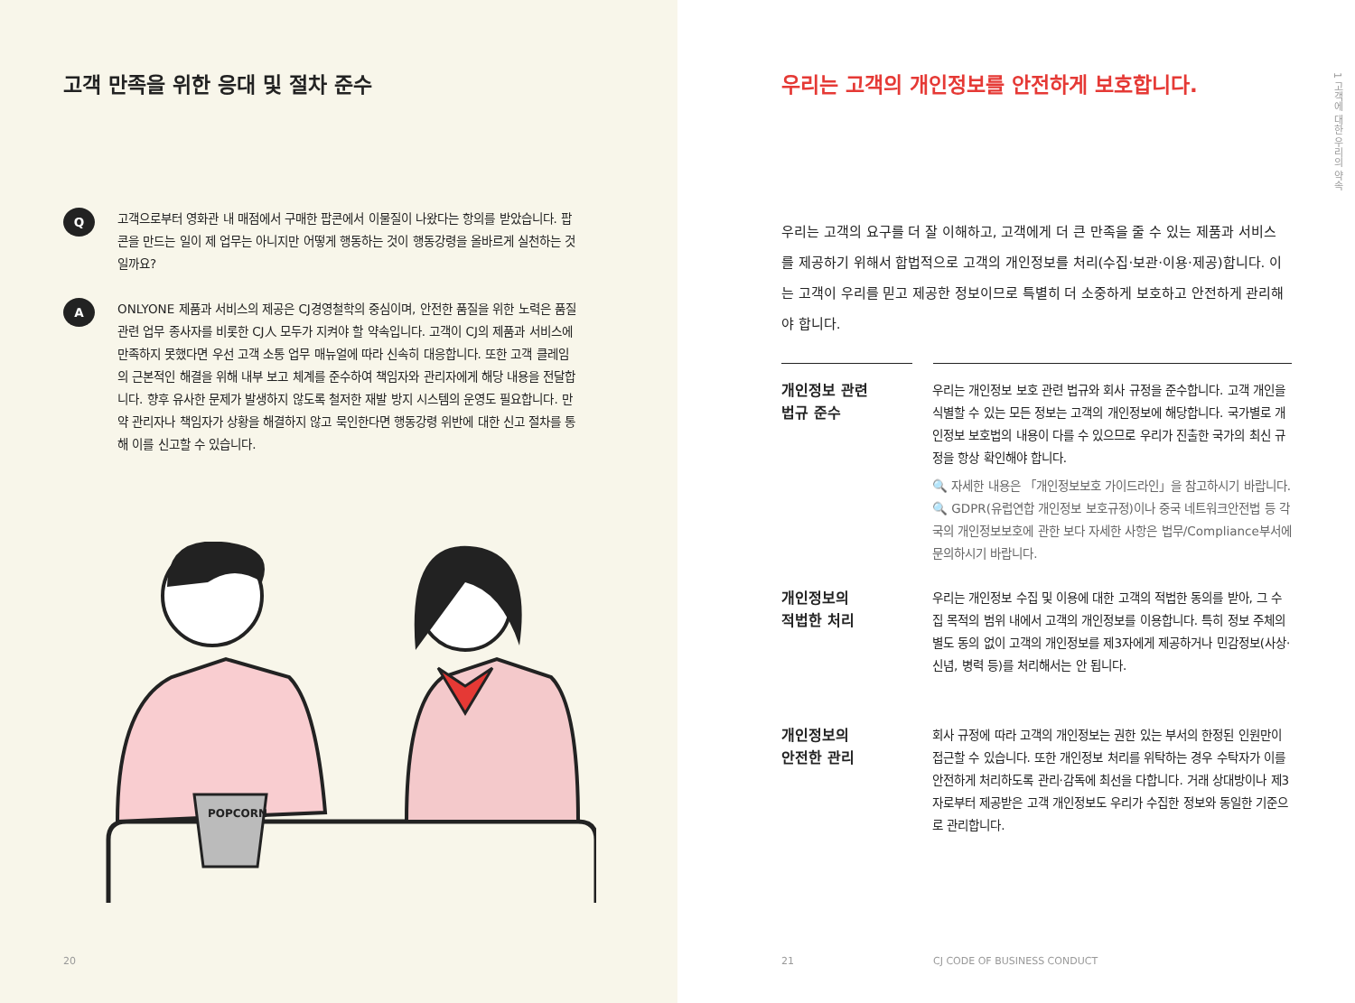고객 만족을 위한 응대 및 절차 준수
Q
고객으로부터 영화관 내 매점에서 구매한 팝콘에서 이물질이 나왔다는 항의를 받았습니다. 팝콘을 만드는 일이 제 업무는 아니지만 어떻게 행동하는 것이 행동강령을 올바르게 실천하는 것일까요?
A
ONLYONE 제품과 서비스의 제공은 CJ경영철학의 중심이며, 안전한 품질을 위한 노력은 품질 관련 업무 종사자를 비롯한 CJ人 모두가 지켜야 할 약속입니다. 고객이 CJ의 제품과 서비스에 만족하지 못했다면 우선 고객 소통 업무 매뉴얼에 따라 신속히 대응합니다. 또한 고객 클레임의 근본적인 해결을 위해 내부 보고 체계를 준수하여 책임자와 관리자에게 해당 내용을 전달합니다. 향후 유사한 문제가 발생하지 않도록 철저한 재발 방지 시스템의 운영도 필요합니다. 만약 관리자나 책임자가 상황을 해결하지 않고 묵인한다면 행동강령 위반에 대한 신고 절차를 통해 이를 신고할 수 있습니다.
POPCORN
20
우리는 고객의 개인정보를 안전하게 보호합니다.
1 고객에 대한 우리의 약속
우리는 고객의 요구를 더 잘 이해하고, 고객에게 더 큰 만족을 줄 수 있는 제품과 서비스를 제공하기 위해서 합법적으로 고객의 개인정보를 처리(수집·보관·이용·제공)합니다. 이는 고객이 우리를 믿고 제공한 정보이므로 특별히 더 소중하게 보호하고 안전하게 관리해야 합니다.
개인정보 관련
법규 준수
우리는 개인정보 보호 관련 법규와 회사 규정을 준수합니다. 고객 개인을 식별할 수 있는 모든 정보는 고객의 개인정보에 해당합니다. 국가별로 개인정보 보호법의 내용이 다를 수 있으므로 우리가 진출한 국가의 최신 규정을 항상 확인해야 합니다.
🔍 자세한 내용은 「개인정보보호 가이드라인」을 참고하시기 바랍니다.
🔍 GDPR(유럽연합 개인정보 보호규정)이나 중국 네트워크안전법 등 각국의 개인정보보호에 관한 보다 자세한 사항은 법무/Compliance부서에 문의하시기 바랍니다.
개인정보의
적법한 처리
우리는 개인정보 수집 및 이용에 대한 고객의 적법한 동의를 받아, 그 수집 목적의 범위 내에서 고객의 개인정보를 이용합니다. 특히 정보 주체의 별도 동의 없이 고객의 개인정보를 제3자에게 제공하거나 민감정보(사상·신념, 병력 등)를 처리해서는 안 됩니다.
개인정보의
안전한 관리
회사 규정에 따라 고객의 개인정보는 권한 있는 부서의 한정된 인원만이 접근할 수 있습니다. 또한 개인정보 처리를 위탁하는 경우 수탁자가 이를 안전하게 처리하도록 관리·감독에 최선을 다합니다. 거래 상대방이나 제3자로부터 제공받은 고객 개인정보도 우리가 수집한 정보와 동일한 기준으로 관리합니다.
21 CJ CODE OF BUSINESS CONDUCT